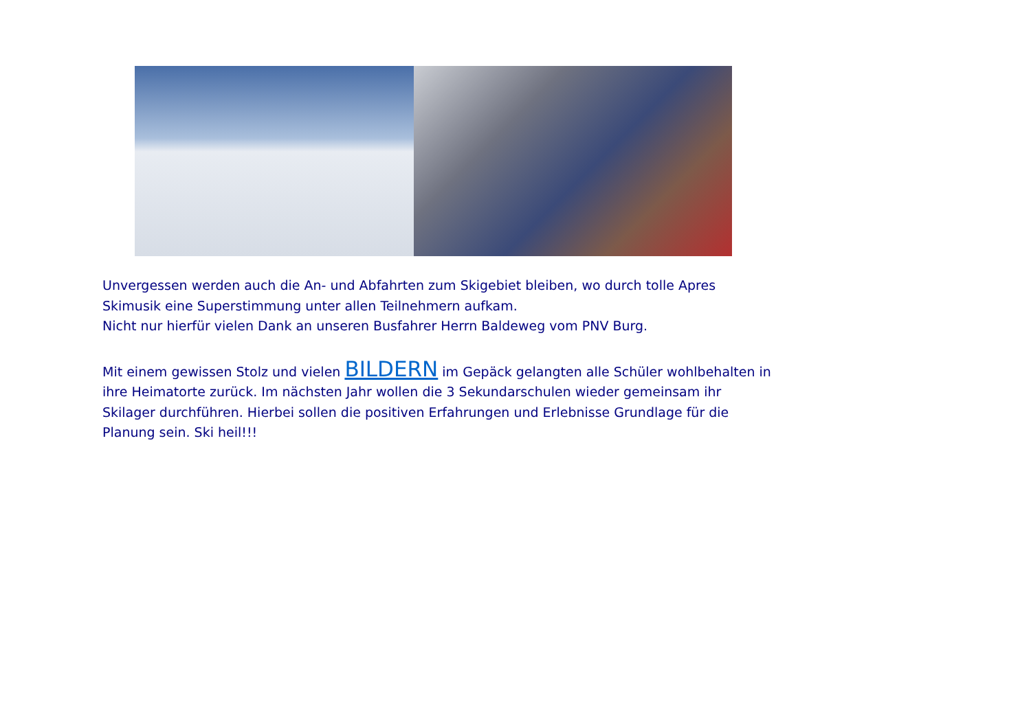Unvergessen werden auch die An- und Abfahrten zum Skigebiet bleiben, wo durch tolle Apres Skimusik eine Superstimmung unter allen Teilnehmern aufkam.
Nicht nur hierfür vielen Dank an unseren Busfahrer Herrn Baldeweg vom PNV Burg.
Mit einem gewissen Stolz und vielen BILDERN im Gepäck gelangten alle Schüler wohlbehalten in ihre Heimatorte zurück. Im nächsten Jahr wollen die 3 Sekundarschulen wieder gemeinsam ihr Skilager durchführen. Hierbei sollen die positiven Erfahrungen und Erlebnisse Grundlage für die Planung sein. Ski heil!!!